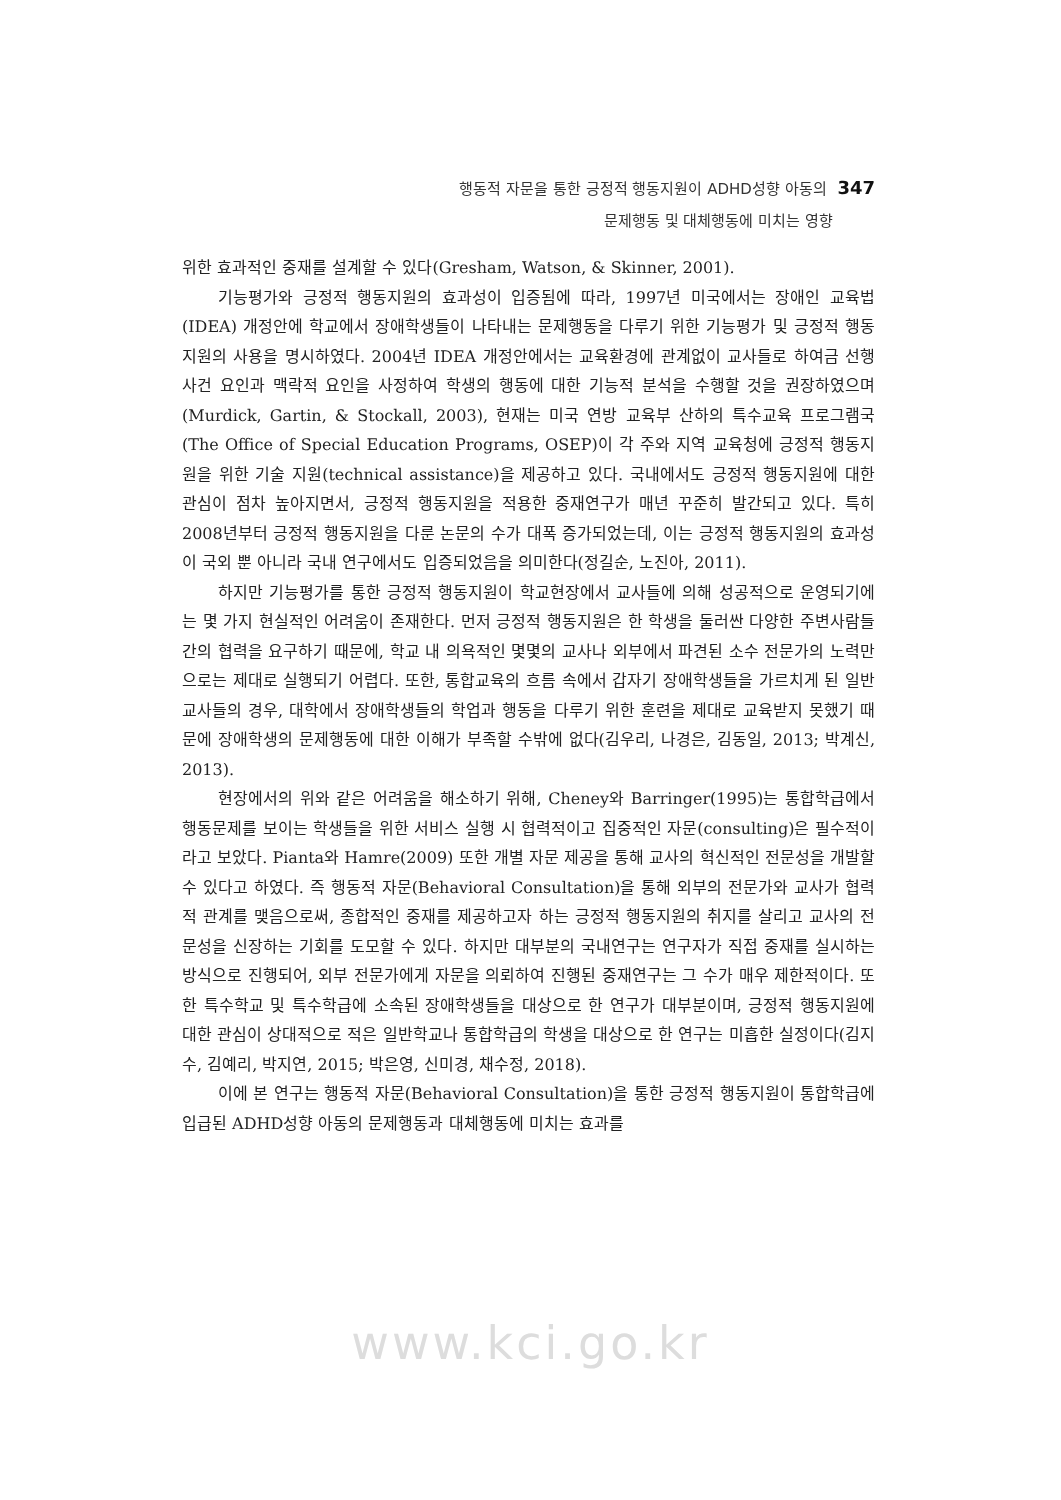행동적 자문을 통한 긍정적 행동지원이 ADHD성향 아동의 347
문제행동 및 대체행동에 미치는 영향
위한 효과적인 중재를 설계할 수 있다(Gresham, Watson, & Skinner, 2001).
기능평가와 긍정적 행동지원의 효과성이 입증됨에 따라, 1997년 미국에서는 장애인 교육법(IDEA) 개정안에 학교에서 장애학생들이 나타내는 문제행동을 다루기 위한 기능평가 및 긍정적 행동지원의 사용을 명시하였다. 2004년 IDEA 개정안에서는 교육환경에 관계없이 교사들로 하여금 선행사건 요인과 맥락적 요인을 사정하여 학생의 행동에 대한 기능적 분석을 수행할 것을 권장하였으며(Murdick, Gartin, & Stockall, 2003), 현재는 미국 연방 교육부 산하의 특수교육 프로그램국 (The Office of Special Education Programs, OSEP)이 각 주와 지역 교육청에 긍정적 행동지원을 위한 기술 지원(technical assistance)을 제공하고 있다. 국내에서도 긍정적 행동지원에 대한 관심이 점차 높아지면서, 긍정적 행동지원을 적용한 중재연구가 매년 꾸준히 발간되고 있다. 특히 2008년부터 긍정적 행동지원을 다룬 논문의 수가 대폭 증가되었는데, 이는 긍정적 행동지원의 효과성이 국외 뿐 아니라 국내 연구에서도 입증되었음을 의미한다(정길순, 노진아, 2011).
하지만 기능평가를 통한 긍정적 행동지원이 학교현장에서 교사들에 의해 성공적으로 운영되기에는 몇 가지 현실적인 어려움이 존재한다. 먼저 긍정적 행동지원은 한 학생을 둘러싼 다양한 주변사람들 간의 협력을 요구하기 때문에, 학교 내 의욕적인 몇몇의 교사나 외부에서 파견된 소수 전문가의 노력만으로는 제대로 실행되기 어렵다. 또한, 통합교육의 흐름 속에서 갑자기 장애학생들을 가르치게 된 일반교사들의 경우, 대학에서 장애학생들의 학업과 행동을 다루기 위한 훈련을 제대로 교육받지 못했기 때문에 장애학생의 문제행동에 대한 이해가 부족할 수밖에 없다(김우리, 나경은, 김동일, 2013; 박계신, 2013).
현장에서의 위와 같은 어려움을 해소하기 위해, Cheney와 Barringer(1995)는 통합학급에서 행동문제를 보이는 학생들을 위한 서비스 실행 시 협력적이고 집중적인 자문(consulting)은 필수적이라고 보았다. Pianta와 Hamre(2009) 또한 개별 자문 제공을 통해 교사의 혁신적인 전문성을 개발할 수 있다고 하였다. 즉 행동적 자문(Behavioral Consultation)을 통해 외부의 전문가와 교사가 협력적 관계를 맺음으로써, 종합적인 중재를 제공하고자 하는 긍정적 행동지원의 취지를 살리고 교사의 전문성을 신장하는 기회를 도모할 수 있다. 하지만 대부분의 국내연구는 연구자가 직접 중재를 실시하는 방식으로 진행되어, 외부 전문가에게 자문을 의뢰하여 진행된 중재연구는 그 수가 매우 제한적이다. 또한 특수학교 및 특수학급에 소속된 장애학생들을 대상으로 한 연구가 대부분이며, 긍정적 행동지원에 대한 관심이 상대적으로 적은 일반학교나 통합학급의 학생을 대상으로 한 연구는 미흡한 실정이다(김지수, 김예리, 박지연, 2015; 박은영, 신미경, 채수정, 2018).
이에 본 연구는 행동적 자문(Behavioral Consultation)을 통한 긍정적 행동지원이 통합학급에 입급된 ADHD성향 아동의 문제행동과 대체행동에 미치는 효과를
www.kci.go.kr